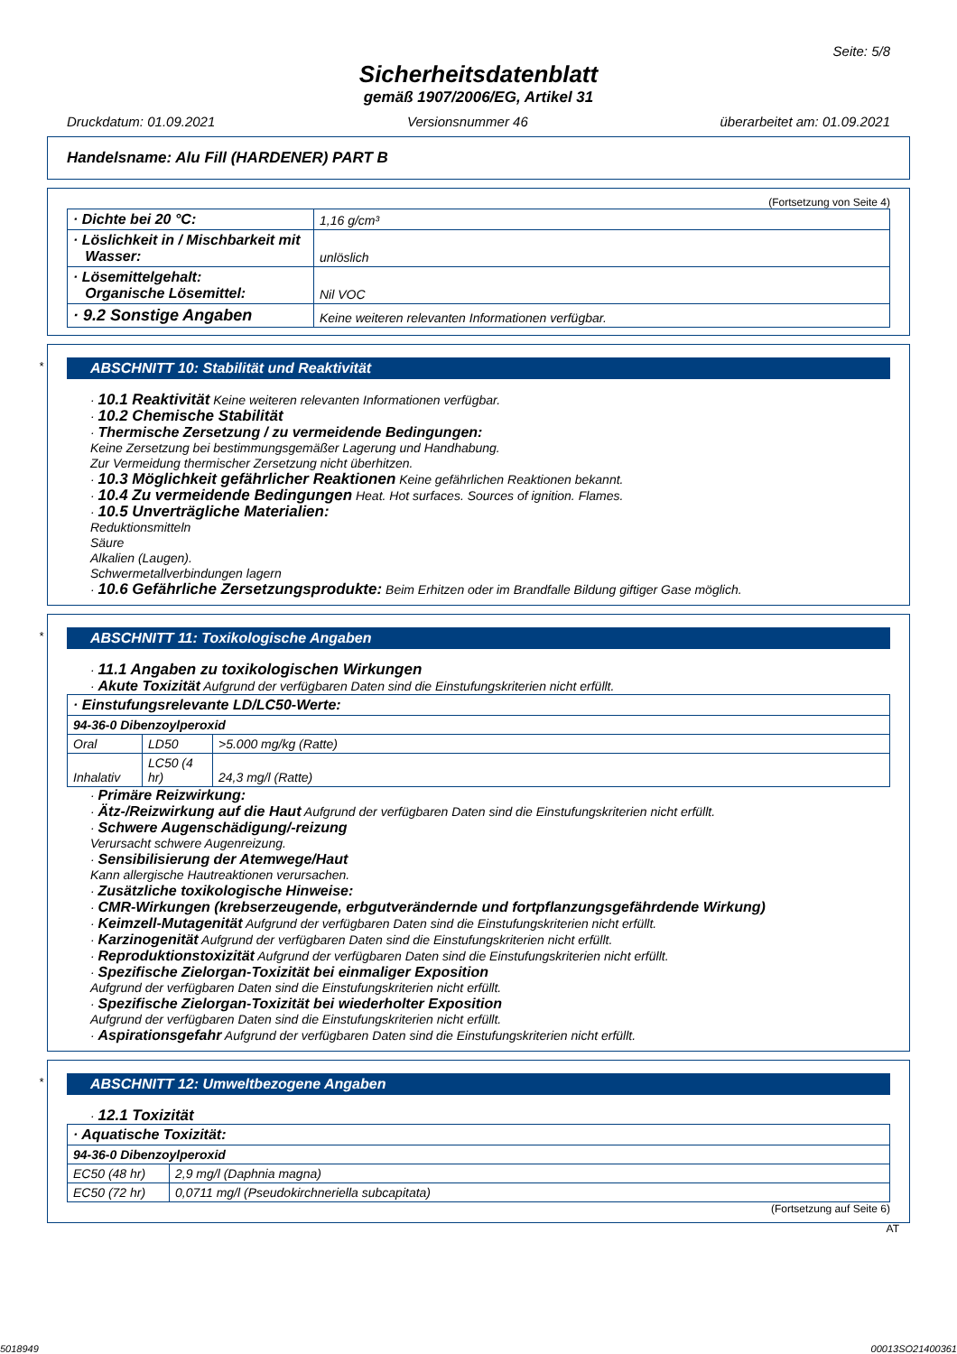Seite: 5/8
Sicherheitsdatenblatt
gemäß 1907/2006/EG, Artikel 31
Druckdatum: 01.09.2021 Versionsnummer 46 überarbeitet am: 01.09.2021
Handelsname: Alu Fill (HARDENER) PART B
(Fortsetzung von Seite 4)
| · Dichte bei 20 °C: | 1,16 g/cm³ |
| · Löslichkeit in / Mischbarkeit mit Wasser: | unlöslich |
| · Lösemittelgehalt: Organische Lösemittel: | Nil VOC |
| · 9.2 Sonstige Angaben | Keine weiteren relevanten Informationen verfügbar. |
*
ABSCHNITT 10: Stabilität und Reaktivität
· 10.1 Reaktivität Keine weiteren relevanten Informationen verfügbar.
· 10.2 Chemische Stabilität
· Thermische Zersetzung / zu vermeidende Bedingungen:
Keine Zersetzung bei bestimmungsgemäßer Lagerung und Handhabung.
Zur Vermeidung thermischer Zersetzung nicht überhitzen.
· 10.3 Möglichkeit gefährlicher Reaktionen Keine gefährlichen Reaktionen bekannt.
· 10.4 Zu vermeidende Bedingungen Heat. Hot surfaces. Sources of ignition. Flames.
· 10.5 Unverträgliche Materialien:
Reduktionsmitteln
Säure
Alkalien (Laugen).
Schwermetallverbindungen lagern
· 10.6 Gefährliche Zersetzungsprodukte: Beim Erhitzen oder im Brandfalle Bildung giftiger Gase möglich.
*
ABSCHNITT 11: Toxikologische Angaben
· 11.1 Angaben zu toxikologischen Wirkungen
· Akute Toxizität Aufgrund der verfügbaren Daten sind die Einstufungskriterien nicht erfüllt.
| · Einstufungsrelevante LD/LC50-Werte: | | |
| 94-36-0 Dibenzoylperoxid | | |
| Oral | LD50 | >5.000 mg/kg (Ratte) |
| Inhalativ | LC50 (4 hr) | 24,3 mg/l (Ratte) |
· Primäre Reizwirkung:
· Ätz-/Reizwirkung auf die Haut Aufgrund der verfügbaren Daten sind die Einstufungskriterien nicht erfüllt.
· Schwere Augenschädigung/-reizung
Verursacht schwere Augenreizung.
· Sensibilisierung der Atemwege/Haut
Kann allergische Hautreaktionen verursachen.
· Zusätzliche toxikologische Hinweise:
· CMR-Wirkungen (krebserzeugende, erbgutverändernde und fortpflanzungsgefährdende Wirkung)
· Keimzell-Mutagenität Aufgrund der verfügbaren Daten sind die Einstufungskriterien nicht erfüllt.
· Karzinogenität Aufgrund der verfügbaren Daten sind die Einstufungskriterien nicht erfüllt.
· Reproduktionstoxizität Aufgrund der verfügbaren Daten sind die Einstufungskriterien nicht erfüllt.
· Spezifische Zielorgan-Toxizität bei einmaliger Exposition
Aufgrund der verfügbaren Daten sind die Einstufungskriterien nicht erfüllt.
· Spezifische Zielorgan-Toxizität bei wiederholter Exposition
Aufgrund der verfügbaren Daten sind die Einstufungskriterien nicht erfüllt.
· Aspirationsgefahr Aufgrund der verfügbaren Daten sind die Einstufungskriterien nicht erfüllt.
*
ABSCHNITT 12: Umweltbezogene Angaben
· 12.1 Toxizität
| · Aquatische Toxizität: | |
| 94-36-0 Dibenzoylperoxid | |
| EC50 (48 hr) | 2,9 mg/l (Daphnia magna) |
| EC50 (72 hr) | 0,0711 mg/l (Pseudokirchneriella subcapitata) |
(Fortsetzung auf Seite 6)
AT
5018949 00013SO21400361